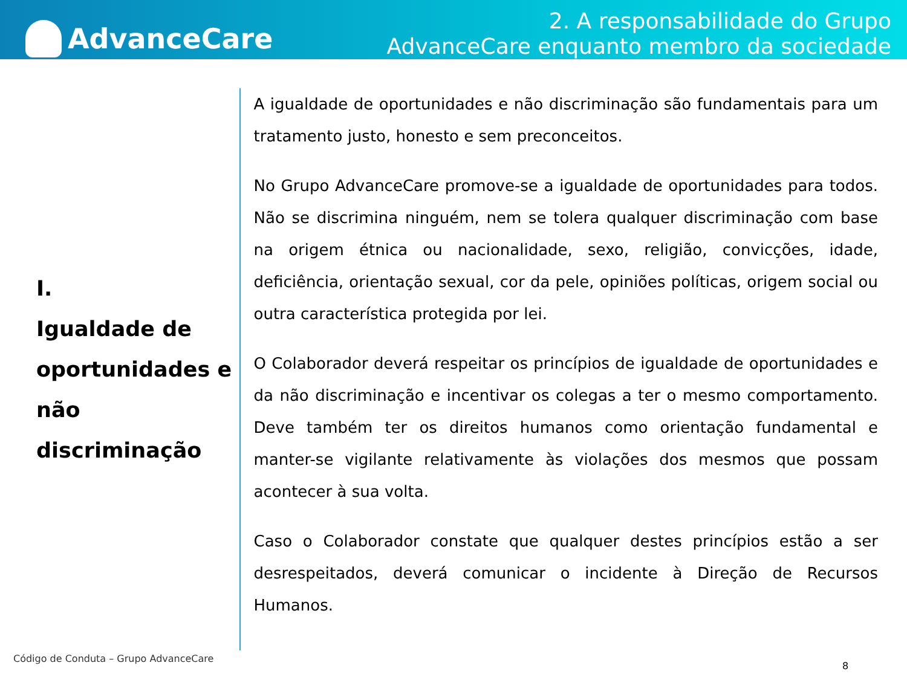AdvanceCare
2. A responsabilidade do Grupo
AdvanceCare enquanto membro da sociedade
I.
Igualdade de oportunidades e não discriminação
A igualdade de oportunidades e não discriminação são fundamentais para um tratamento justo, honesto e sem preconceitos.
No Grupo AdvanceCare promove-se a igualdade de oportunidades para todos. Não se discrimina ninguém, nem se tolera qualquer discriminação com base na origem étnica ou nacionalidade, sexo, religião, convicções, idade, deficiência, orientação sexual, cor da pele, opiniões políticas, origem social ou outra característica protegida por lei.
O Colaborador deverá respeitar os princípios de igualdade de oportunidades e da não discriminação e incentivar os colegas a ter o mesmo comportamento. Deve também ter os direitos humanos como orientação fundamental e manter-se vigilante relativamente às violações dos mesmos que possam acontecer à sua volta.
Caso o Colaborador constate que qualquer destes princípios estão a ser desrespeitados, deverá comunicar o incidente à Direção de Recursos Humanos.
Código de Conduta – Grupo AdvanceCare
8